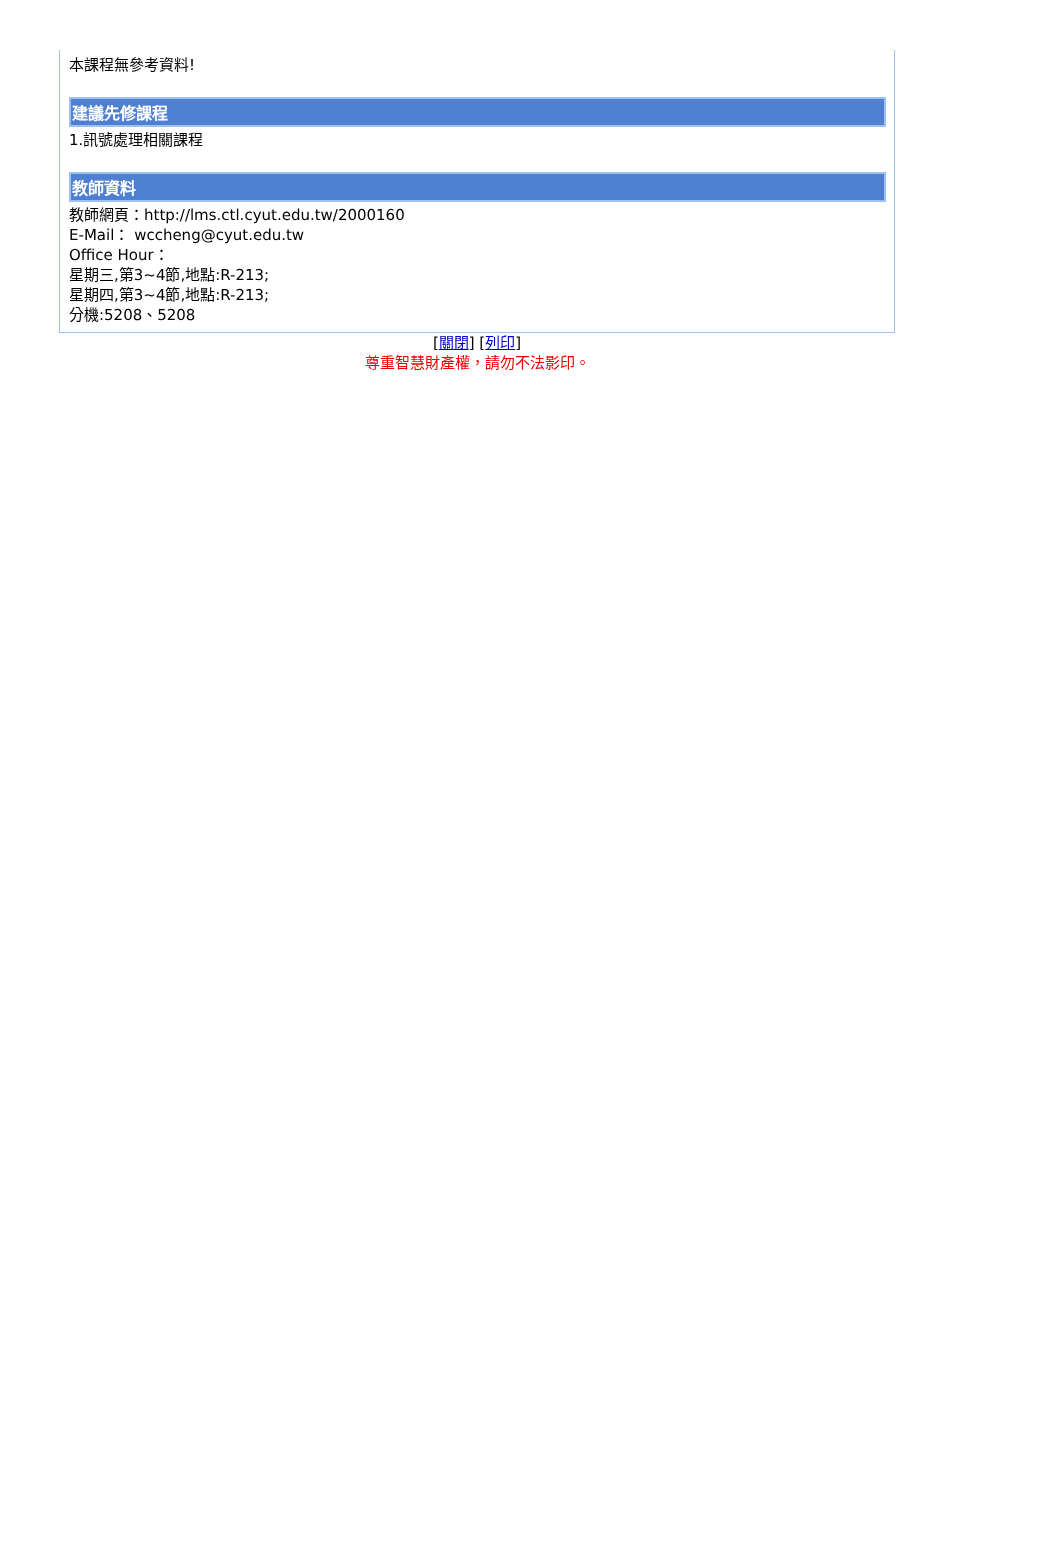本課程無參考資料!
建議先修課程
1.訊號處理相關課程
教師資料
教師網頁：http://lms.ctl.cyut.edu.tw/2000160
E-Mail： wccheng@cyut.edu.tw
Office Hour：
星期三,第3~4節,地點:R-213;
星期四,第3~4節,地點:R-213;
分機:5208、5208
[關閉] [列印]
尊重智慧財產權，請勿不法影印。